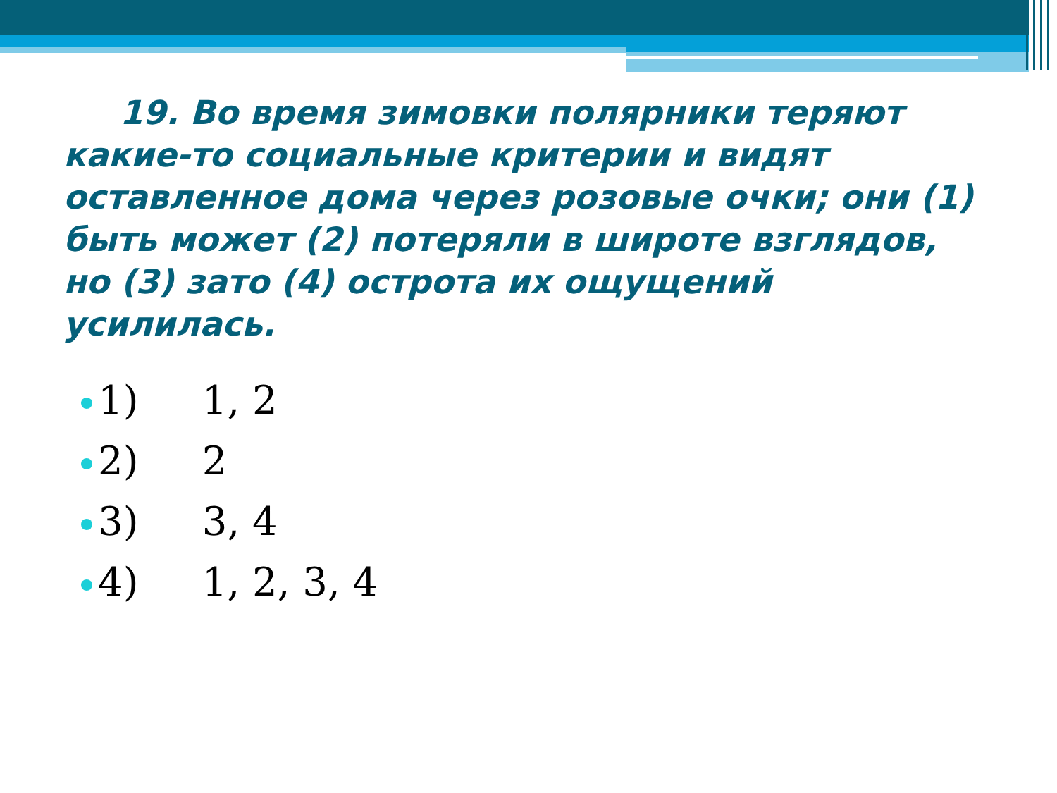19. Во время зимовки полярники теряют какие-то социальные критерии и видят оставленное дома через розовые очки; они (1) быть может (2) потеряли в широте взглядов, но (3) зато (4) острота их ощущений усилилась.
1) 1, 2
2) 2
3) 3, 4
4) 1, 2, 3, 4